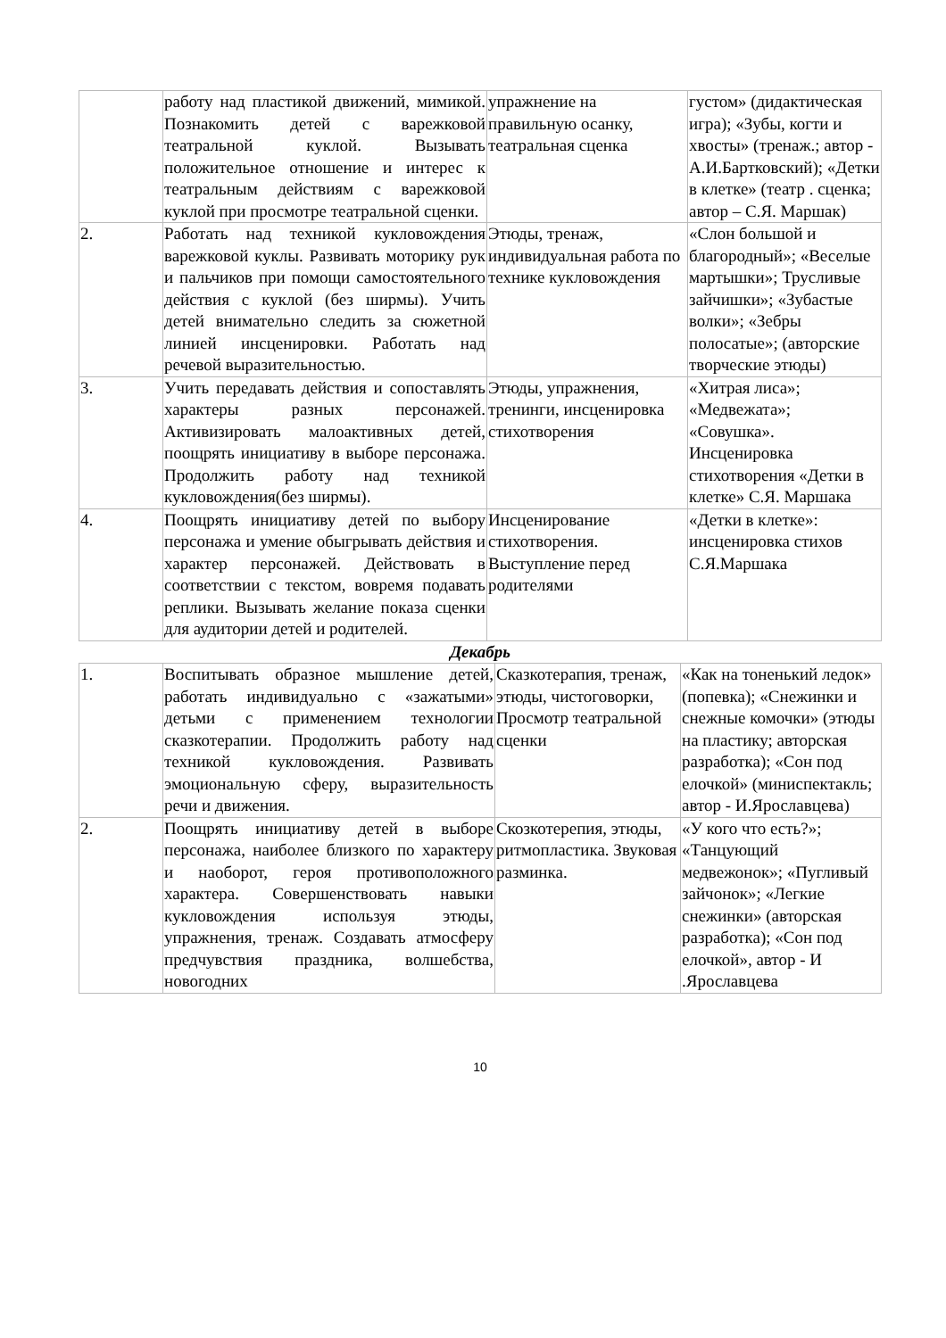| | работу над пластикой движений, мимикой. Познакомить детей с варежковой театральной куклой. Вызывать положительное отношение и интерес к театральным действиям с варежковой куклой при просмотре театральной сценки. | упражнение на правильную осанку, театральная сценка | густом» (дидактическая игра); «Зубы, когти и хвосты» (тренаж.; автор - А.И.Бартковский); «Детки в клетке» (театр . сценка; автор – С.Я. Маршак) |
| 2. | Работать над техникой кукловождения варежковой куклы. Развивать моторику рук и пальчиков при помощи самостоятельного действия с куклой (без ширмы). Учить детей внимательно следить за сюжетной линией инсценировки. Работать над речевой выразительностью. | Этюды, тренаж, индивидуальная работа по технике кукловождения | «Слон большой и благородный»; «Веселые мартышки»; Трусливые зайчишки»; «Зубастые волки»; «Зебры полосатые»; (авторские творческие этюды) |
| 3. | Учить передавать действия и сопоставлять характеры разных персонажей. Активизировать малоактивных детей, поощрять инициативу в выборе персонажа. Продолжить работу над техникой кукловождения(без ширмы). | Этюды, упражнения, тренинги, инсценировка стихотворения | «Хитрая лиса»; «Медвежата»; «Совушка». Инсценировка стихотворения «Детки в клетке» С.Я. Маршака |
| 4. | Поощрять инициативу детей по выбору персонажа и умение обыгрывать действия и характер персонажей. Действовать в соответствии с текстом, вовремя подавать реплики. Вызывать желание показа сценки для аудитории детей и родителей. | Инсценирование стихотворения. Выступление перед родителями | «Детки в клетке»: инсценировка стихов С.Я.Маршака |
Декабрь
| 1. | Воспитывать образное мышление детей, работать индивидуально с «зажатыми» детьми с применением технологии сказкотерапии. Продолжить работу над техникой кукловождения. Развивать эмоциональную сферу, выразительность речи и движения. | Сказкотерапия, тренаж, этюды, чистоговорки, Просмотр театральной сценки | «Как на тоненький ледок» (попевка); «Снежинки и снежные комочки» (этюды на пластику; авторская разработка); «Сон под елочкой» (миниспектакль; автор - И.Ярославцева) |
| 2. | Поощрять инициативу детей в выборе персонажа, наиболее близкого по характеру и наоборот, героя противоположного характера. Совершенствовать навыки кукловождения используя этюды, упражнения, тренаж. Создавать атмосферу предчувствия праздника, волшебства, новогодних | Скозкотерепия, этюды, ритмопластика. Звуковая разминка. | «У кого что есть?»; «Танцующий медвежонок»; «Пугливый зайчонок»; «Легкие снежинки» (авторская разработка); «Сон под елочкой», автор - И .Ярославцева |
10